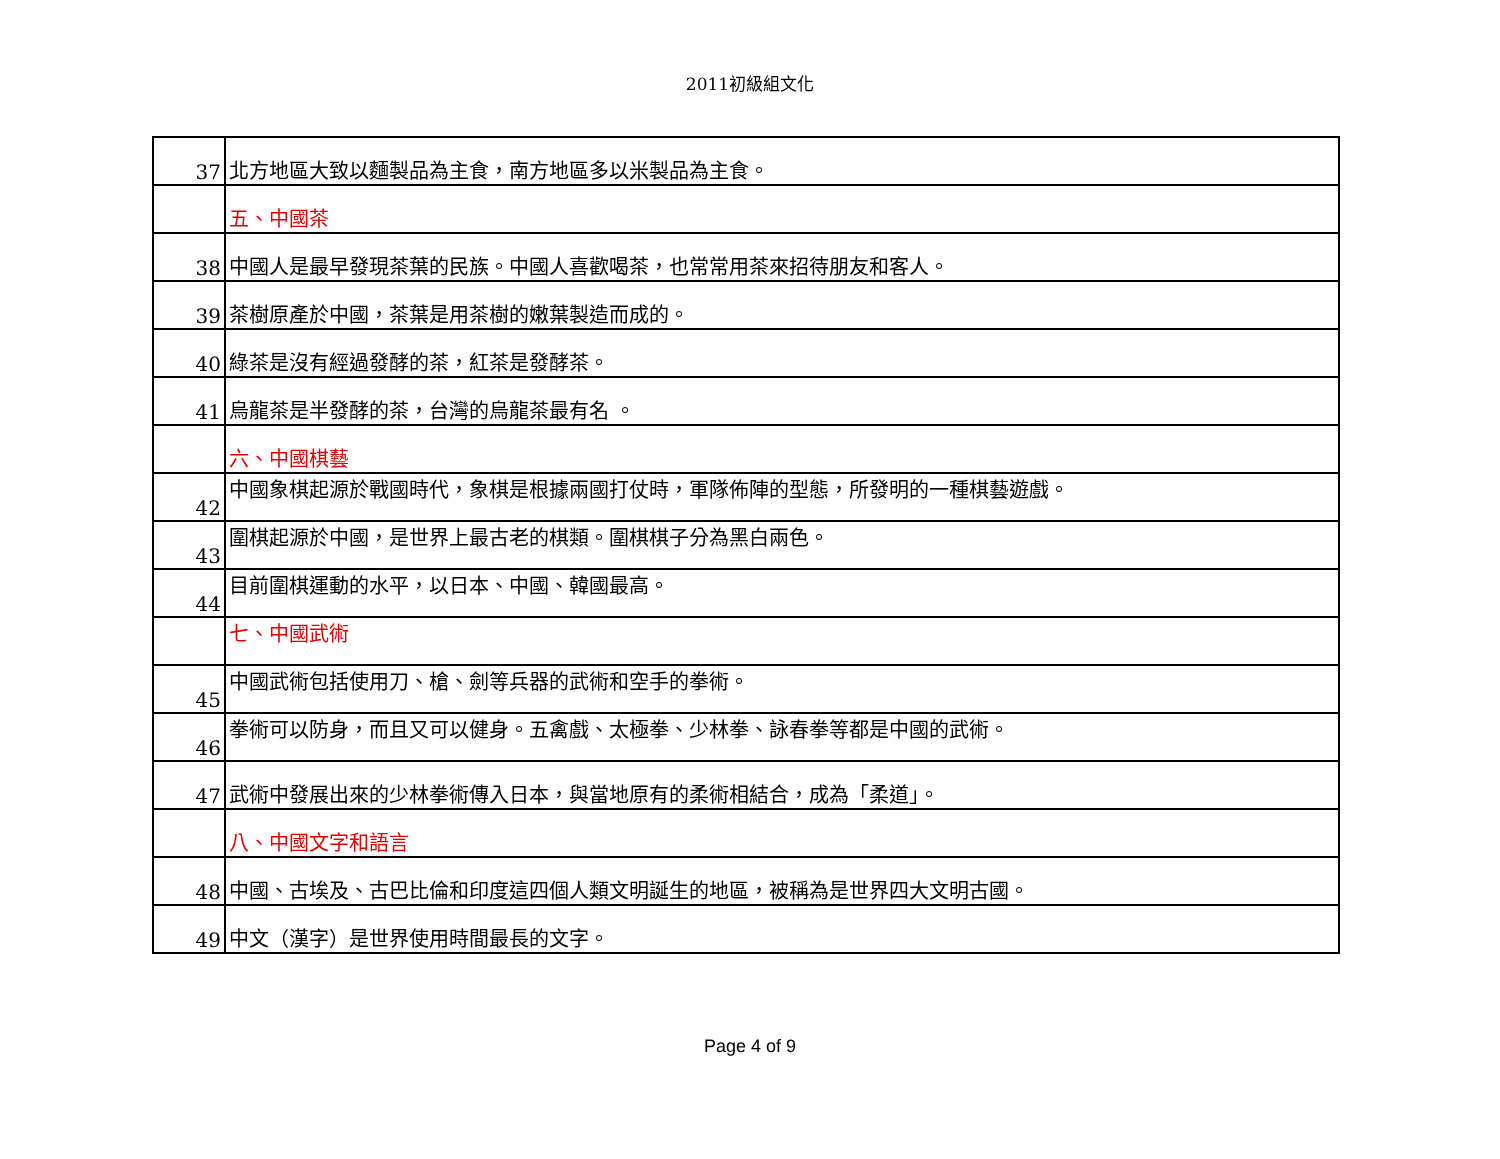2011初級組文化
| 37 | 北方地區大致以麵製品為主食，南方地區多以米製品為主食。 |
| | 五、中國茶 |
| 38 | 中國人是最早發現茶葉的民族。中國人喜歡喝茶，也常常用茶來招待朋友和客人。 |
| 39 | 茶樹原產於中國，茶葉是用茶樹的嫩葉製造而成的。 |
| 40 | 綠茶是沒有經過發酵的茶，紅茶是發酵茶。 |
| 41 | 烏龍茶是半發酵的茶，台灣的烏龍茶最有名 。 |
| | 六、中國棋藝 |
| 42 | 中國象棋起源於戰國時代，象棋是根據兩國打仗時，軍隊佈陣的型態，所發明的一種棋藝遊戲。 |
| 43 | 圍棋起源於中國，是世界上最古老的棋類。圍棋棋子分為黑白兩色。 |
| 44 | 目前圍棋運動的水平，以日本、中國、韓國最高。 |
| | 七、中國武術 |
| 45 | 中國武術包括使用刀、槍、劍等兵器的武術和空手的拳術。 |
| 46 | 拳術可以防身，而且又可以健身。五禽戲、太極拳、少林拳、詠春拳等都是中國的武術。 |
| 47 | 武術中發展出來的少林拳術傳入日本，與當地原有的柔術相結合，成為「柔道」。 |
| | 八、中國文字和語言 |
| 48 | 中國、古埃及、古巴比倫和印度這四個人類文明誕生的地區，被稱為是世界四大文明古國。 |
| 49 | 中文（漢字）是世界使用時間最長的文字。 |
Page 4 of 9